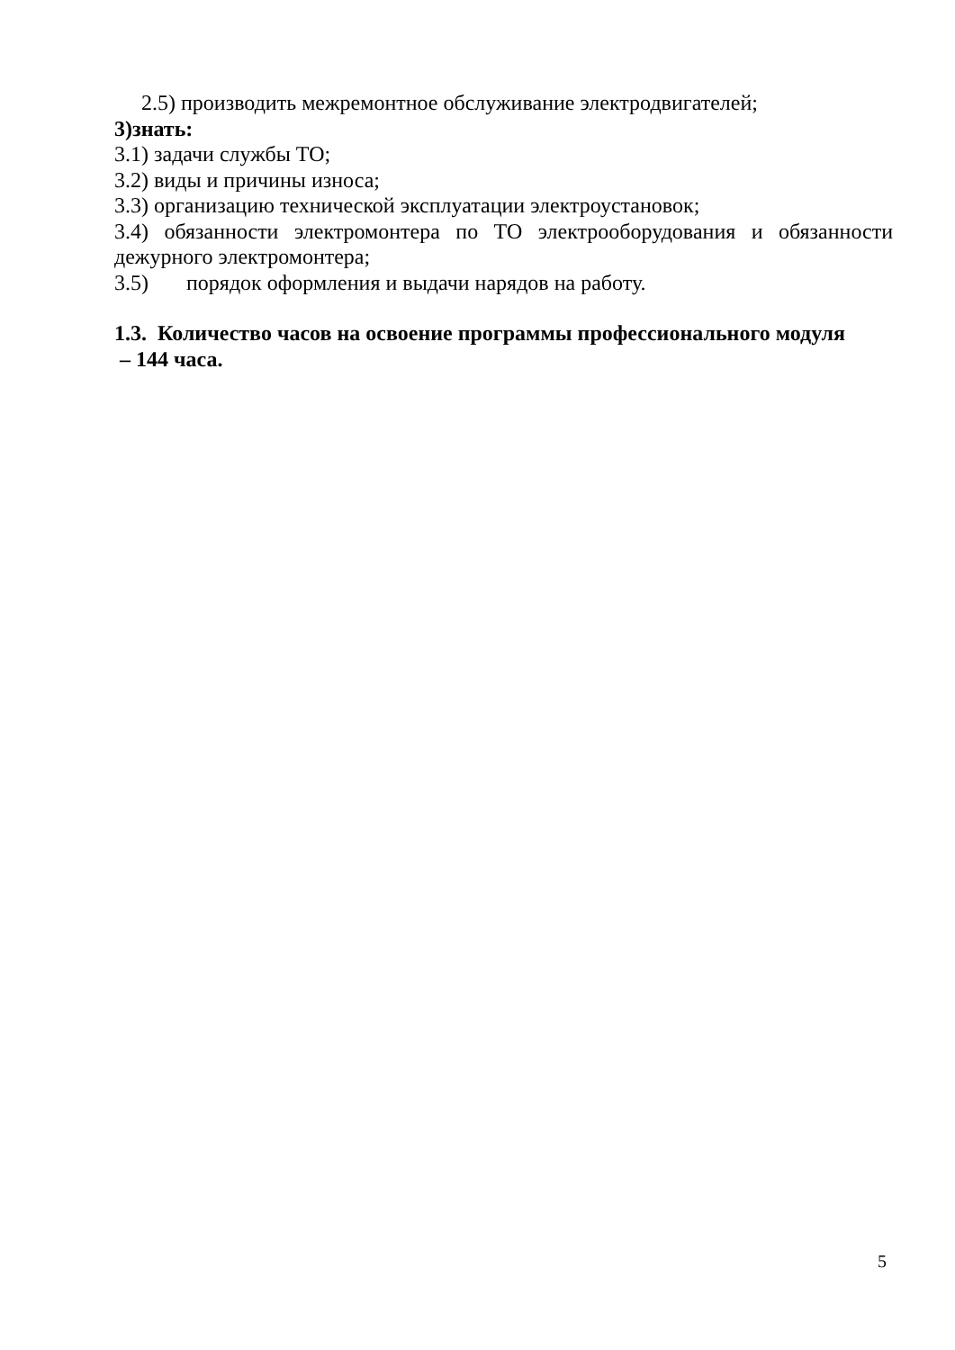2.5) производить межремонтное обслуживание электродвигателей;
3)знать:
3.1) задачи службы ТО;
3.2) виды и причины износа;
3.3) организацию технической эксплуатации электроустановок;
3.4) обязанности электромонтера по ТО электрооборудования и обязанности дежурного электромонтера;
3.5) порядок оформления и выдачи нарядов на работу.
1.3. Количество часов на освоение программы профессионального модуля
– 144 часа.
5